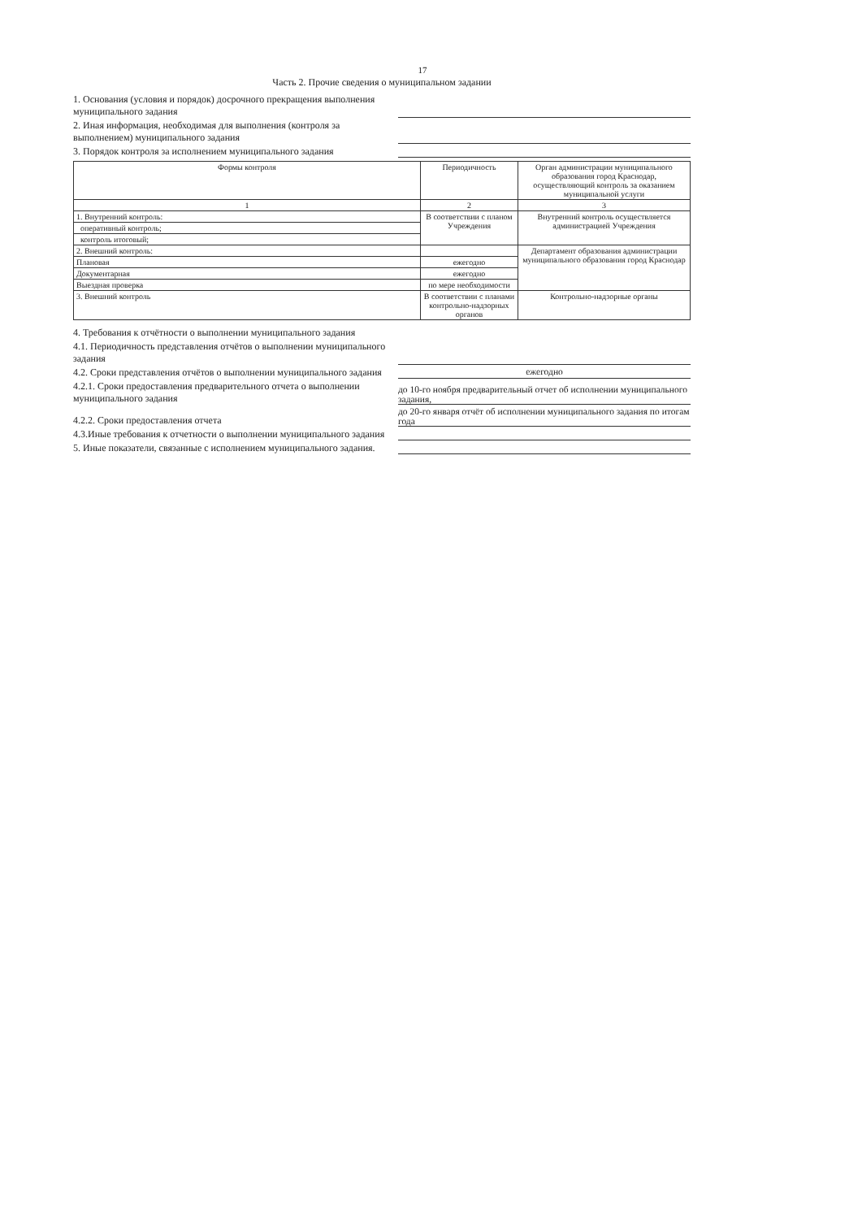17
Часть 2. Прочие сведения о муниципальном задании
1. Основания (условия и порядок) досрочного прекращения выполнения муниципального задания
2. Иная информация, необходимая для выполнения (контроля за выполнением) муниципального задания
3. Порядок контроля за исполнением муниципального задания
| Формы контроля | Периодичность | Орган администрации муниципального образования город Краснодар, осуществляющий контроль за оказанием муниципальной услуги |
| --- | --- | --- |
| 1 | 2 | 3 |
| 1. Внутренний контроль: | В соответствии с планом Учреждения | Внутренний контроль осуществляется администрацией Учреждения |
| оперативный контроль; | | |
| контроль итоговый; | | |
| 2. Внешний контроль: | | Департамент образования администрации муниципального образования город Краснодар |
| Плановая | ежегодно | |
| Документарная | ежегодно | |
| Выездная проверка | по мере необходимости | |
| 3. Внешний контроль | В соответствии с планами контрольно-надзорных органов | Контрольно-надзорные органы |
4. Требования к отчётности о выполнении муниципального задания
4.1. Периодичность представления отчётов о выполнении муниципального задания
4.2. Сроки представления отчётов о выполнении муниципального задания
ежегодно
4.2.1. Сроки предоставления предварительного отчета о выполнении муниципального задания
до 10-го ноября предварительный отчет об исполнении муниципального задания,
4.2.2. Сроки предоставления отчета
до 20-го января отчёт об исполнении муниципального задания по итогам года
4.3.Иные требования к отчетности о выполнении муниципального задания
5. Иные показатели, связанные с исполнением муниципального задания.